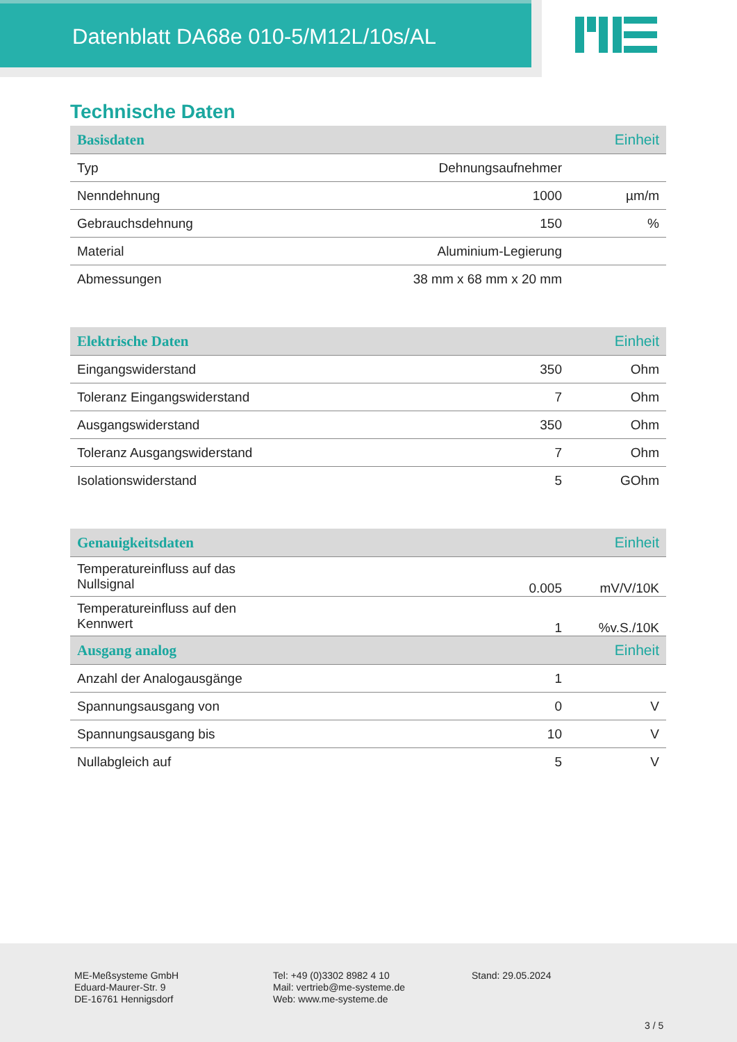Datenblatt DA68e 010-5/M12L/10s/AL
Technische Daten
| Basisdaten | | Einheit |
| --- | --- | --- |
| Typ | Dehnungsaufnehmer | |
| Nenndehnung | 1000 | µm/m |
| Gebrauchsdehnung | 150 | % |
| Material | Aluminium-Legierung | |
| Abmessungen | 38 mm x 68 mm x 20 mm | |
| Elektrische Daten | | Einheit |
| --- | --- | --- |
| Eingangswiderstand | 350 | Ohm |
| Toleranz Eingangswiderstand | 7 | Ohm |
| Ausgangswiderstand | 350 | Ohm |
| Toleranz Ausgangswiderstand | 7 | Ohm |
| Isolationswiderstand | 5 | GOhm |
| Genauigkeitsdaten | | Einheit |
| --- | --- | --- |
| Temperatureinfluss auf das Nullsignal | 0.005 | mV/V/10K |
| Temperatureinfluss auf den Kennwert | 1 | %v.S./10K |
| Ausgang analog | | Einheit |
| Anzahl der Analogausgänge | 1 | |
| Spannungsausgang von | 0 | V |
| Spannungsausgang bis | 10 | V |
| Nullabgleich auf | 5 | V |
ME-Meßsysteme GmbH
Eduard-Maurer-Str. 9
DE-16761 Hennigsdorf
Tel: +49 (0)3302 8982 4 10
Mail: vertrieb@me-systeme.de
Web: www.me-systeme.de
Stand: 29.05.2024
3 / 5